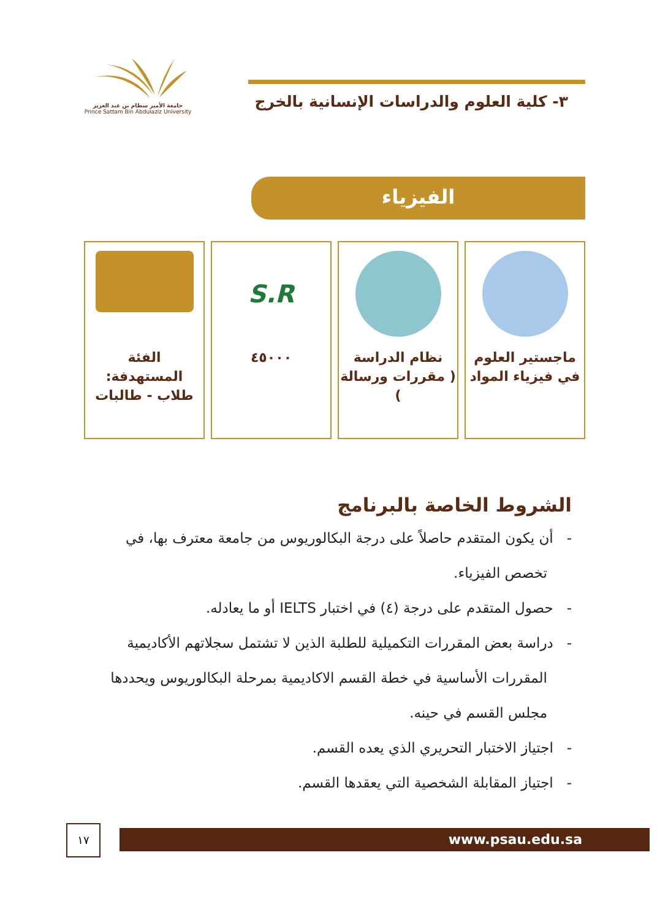جامعة الأمير سطام بن عبد العزيز
Prince Sattam Bin Abdulaziz University
٣- كلية العلوم والدراسات الإنسانية بالخرج
الفيزياء
ماجستير العلوم
في فيزياء المواد
نظام الدراسة
( مقررات ورسالة )
S.R
٤٥٠٠٠
الفئة
المستهدفة:
طلاب - طالبات
الشروط الخاصة بالبرنامج
- أن يكون المتقدم حاصلاً على درجة البكالوريوس من جامعة معترف بها، في تخصص الفيزياء.
- حصول المتقدم على درجة (٤) في اختبار IELTS أو ما يعادله.
- دراسة بعض المقررات التكميلية للطلبة الذين لا تشتمل سجلاتهم الأكاديمية المقررات الأساسية في خطة القسم الاكاديمية بمرحلة البكالوريوس ويحددها مجلس القسم في حينه.
- اجتياز الاختبار التحريري الذي يعده القسم.
- اجتياز المقابلة الشخصية التي يعقدها القسم.
١٧ www.psau.edu.sa